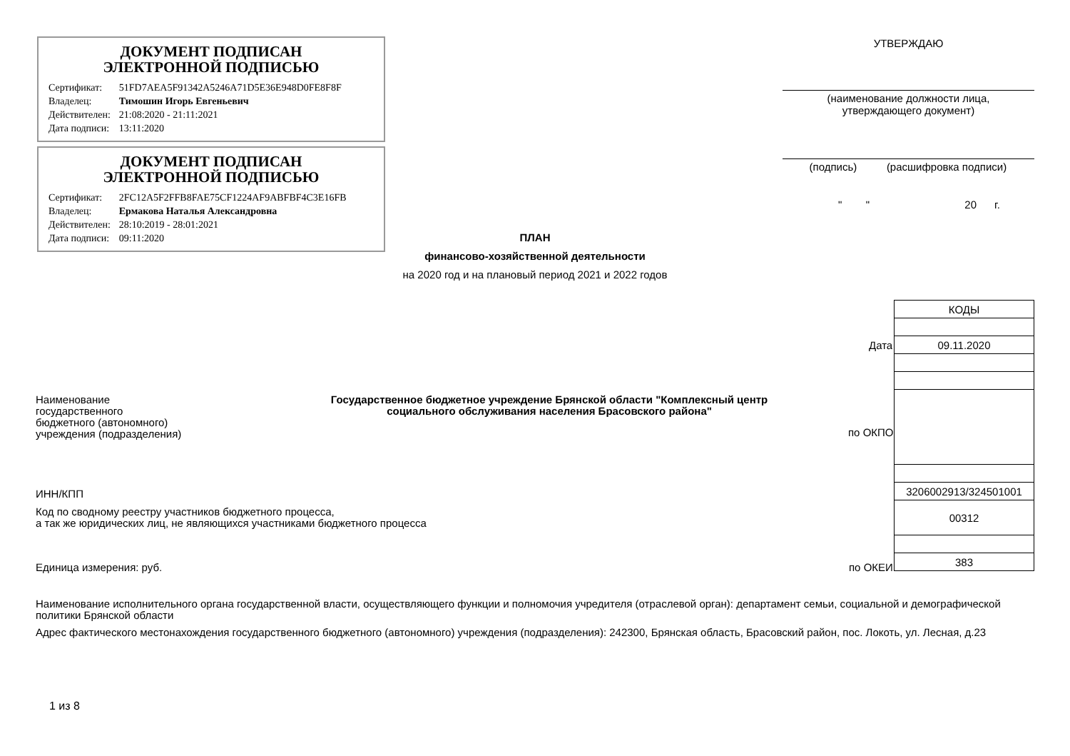ДОКУМЕНТ ПОДПИСАН
ЭЛЕКТРОННОЙ ПОДПИСЬЮ
| Сертификат: | 51FD7AEA5F91342A5246A71D5E36E948D0FE8F8F |
| Владелец: | Тимошин Игорь Евгеньевич |
| Действителен: | 21:08:2020 - 21:11:2021 |
| Дата подписи: | 13:11:2020 |
ДОКУМЕНТ ПОДПИСАН
ЭЛЕКТРОННОЙ ПОДПИСЬЮ
| Сертификат: | 2FC12A5F2FFB8FAE75CF1224AF9ABFBF4C3E16FB |
| Владелец: | Ермакова Наталья Александровна |
| Действителен: | 28:10:2019 - 28:01:2021 |
| Дата подписи: | 09:11:2020 |
УТВЕРЖДАЮ
(наименование должности лица,
утверждающего документ)
(подпись) (расшифровка подписи)
" " 20 г.
ПЛАН
финансово-хозяйственной деятельности
на 2020 год и на плановый период 2021 и 2022 годов
| КОДЫ |
| 09.11.2020 |
| 3206002913/324501001 |
| 00312 |
| 383 |
Дата
по ОКПО
по ОКЕИ
Наименование
государственного
бюджетного (автономного)
учреждения (подразделения)
Государственное бюджетное учреждение Брянской области "Комплексный центр социального обслуживания населения Брасовского района"
ИНН/КПП
Код по сводному реестру участников бюджетного процесса,
а так же юридических лиц, не являющихся участниками бюджетного процесса
Единица измерения: руб.
Наименование исполнительного органа государственной власти, осуществляющего функции и полномочия учредителя (отраслевой орган): департамент семьи, социальной и демографической политики Брянской области
Адрес фактического местонахождения государственного бюджетного (автономного) учреждения (подразделения): 242300, Брянская область, Брасовский район, пос. Локоть, ул. Лесная, д.23
1 из 8